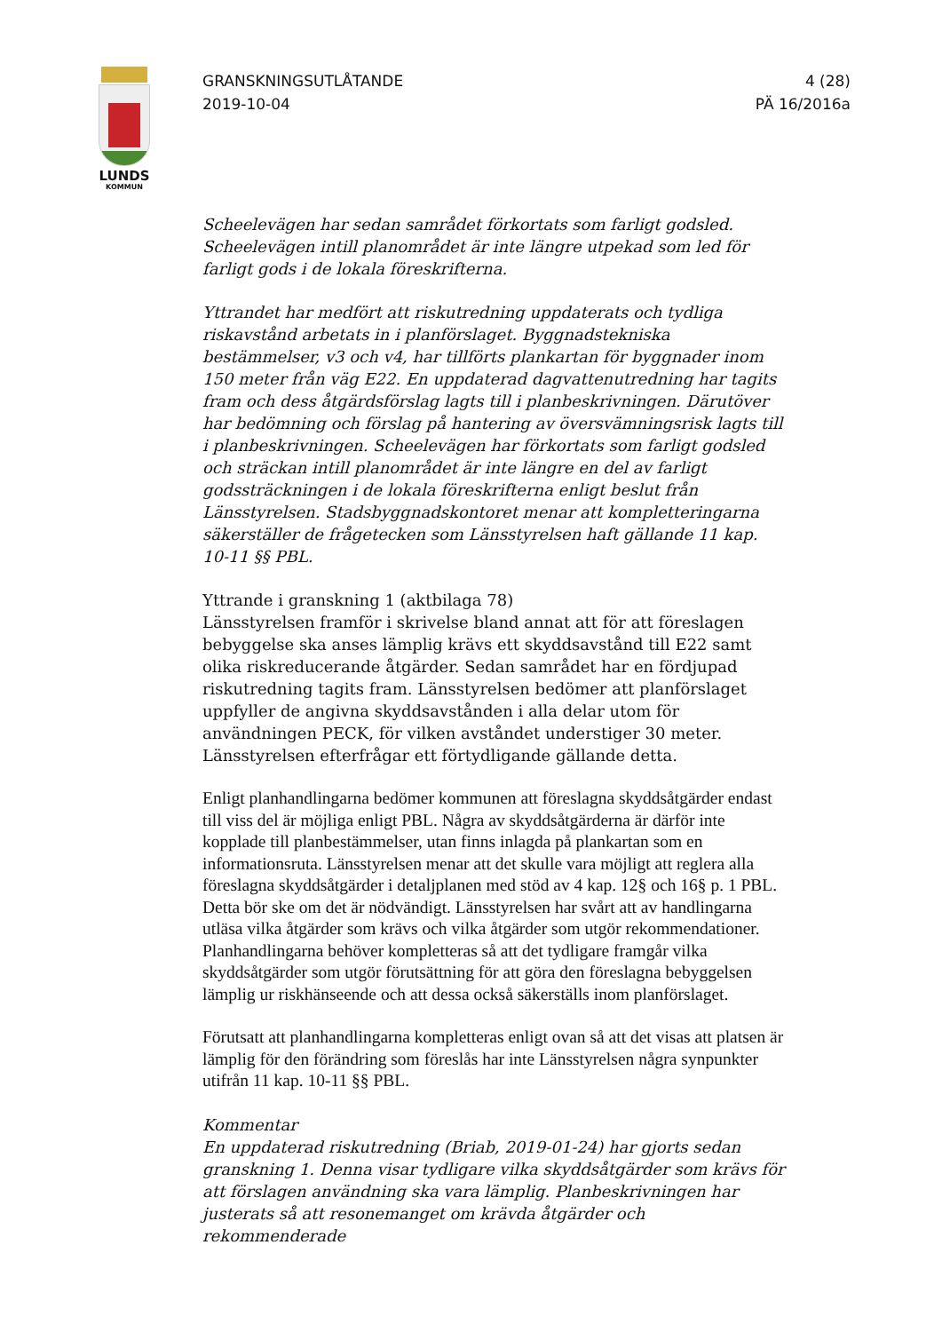LUNDS
KOMMUN
GRANSKNINGSUTLÅTANDE
2019-10-04
4 (28)
PÄ 16/2016a
Scheelevägen har sedan samrådet förkortats som farligt godsled. Scheelevägen intill planområdet är inte längre utpekad som led för farligt gods i de lokala föreskrifterna.
Yttrandet har medfört att riskutredning uppdaterats och tydliga riskavstånd arbetats in i planförslaget. Byggnadstekniska bestämmelser, v3 och v4, har tillförts plankartan för byggnader inom 150 meter från väg E22. En uppdaterad dagvattenutredning har tagits fram och dess åtgärdsförslag lagts till i planbeskrivningen. Därutöver har bedömning och förslag på hantering av översvämningsrisk lagts till i planbeskrivningen. Scheelevägen har förkortats som farligt godsled och sträckan intill planområdet är inte längre en del av farligt godssträckningen i de lokala föreskrifterna enligt beslut från Länsstyrelsen. Stadsbyggnadskontoret menar att kompletteringarna säkerställer de frågetecken som Länsstyrelsen haft gällande 11 kap. 10-11 §§ PBL.
Yttrande i granskning 1 (aktbilaga 78)
Länsstyrelsen framför i skrivelse bland annat att för att föreslagen bebyggelse ska anses lämplig krävs ett skyddsavstånd till E22 samt olika riskreducerande åtgärder. Sedan samrådet har en fördjupad riskutredning tagits fram. Länsstyrelsen bedömer att planförslaget uppfyller de angivna skyddsavstånden i alla delar utom för användningen PECK, för vilken avståndet understiger 30 meter. Länsstyrelsen efterfrågar ett förtydligande gällande detta.
Enligt planhandlingarna bedömer kommunen att föreslagna skyddsåtgärder endast till viss del är möjliga enligt PBL. Några av skyddsåtgärderna är därför inte kopplade till planbestämmelser, utan finns inlagda på plankartan som en informationsruta. Länsstyrelsen menar att det skulle vara möjligt att reglera alla föreslagna skyddsåtgärder i detaljplanen med stöd av 4 kap. 12§ och 16§ p. 1 PBL. Detta bör ske om det är nödvändigt. Länsstyrelsen har svårt att av handlingarna utläsa vilka åtgärder som krävs och vilka åtgärder som utgör rekommendationer. Planhandlingarna behöver kompletteras så att det tydligare framgår vilka skyddsåtgärder som utgör förutsättning för att göra den föreslagna bebyggelsen lämplig ur riskhänseende och att dessa också säkerställs inom planförslaget.
Förutsatt att planhandlingarna kompletteras enligt ovan så att det visas att platsen är lämplig för den förändring som föreslås har inte Länsstyrelsen några synpunkter utifrån 11 kap. 10-11 §§ PBL.
Kommentar
En uppdaterad riskutredning (Briab, 2019-01-24) har gjorts sedan granskning 1. Denna visar tydligare vilka skyddsåtgärder som krävs för att förslagen användning ska vara lämplig. Planbeskrivningen har justerats så att resonemanget om krävda åtgärder och rekommenderade